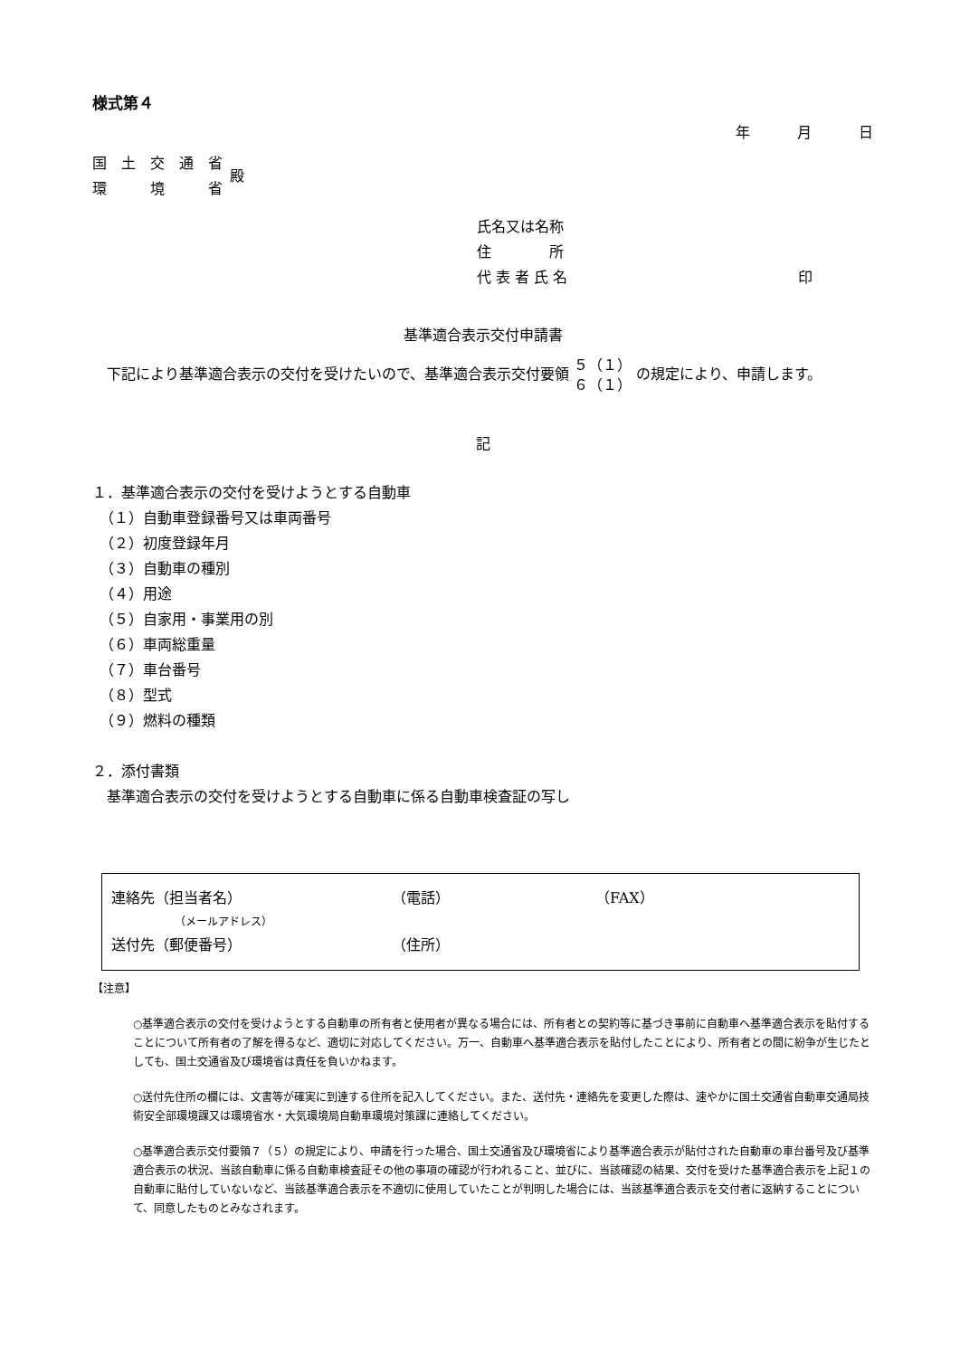様式第４
年　　　月　　　日
国　土　交　通　省
環　　　境　　　省
殿
氏名又は名称
住　　　　所
代 表 者 氏 名 印
基準適合表示交付申請書
　下記により基準適合表示の交付を受けたいので、基準適合表示交付要領 ５（１）
６（１） の規定により、申請します。
記
１．基準適合表示の交付を受けようとする自動車
　（１）自動車登録番号又は車両番号
　（２）初度登録年月
　（３）自動車の種別
　（４）用途
　（５）自家用・事業用の別
　（６）車両総重量
　（７）車台番号
　（８）型式
　（９）燃料の種類
２．添付書類
　基準適合表示の交付を受けようとする自動車に係る自動車検査証の写し
連絡先（担当者名） （電話） （FAX）
（メールアドレス）
送付先（郵便番号） （住所）
【注意】
○基準適合表示の交付を受けようとする自動車の所有者と使用者が異なる場合には、所有者との契約等に基づき事前に自動車へ基準適合表示を貼付することについて所有者の了解を得るなど、適切に対応してください。万一、自動車へ基準適合表示を貼付したことにより、所有者との間に紛争が生じたとしても、国土交通省及び環境省は責任を負いかねます。
○送付先住所の欄には、文書等が確実に到達する住所を記入してください。また、送付先・連絡先を変更した際は、速やかに国土交通省自動車交通局技術安全部環境課又は環境省水・大気環境局自動車環境対策課に連絡してください。
○基準適合表示交付要領７（５）の規定により、申請を行った場合、国土交通省及び環境省により基準適合表示が貼付された自動車の車台番号及び基準適合表示の状況、当該自動車に係る自動車検査証その他の事項の確認が行われること、並びに、当該確認の結果、交付を受けた基準適合表示を上記１の自動車に貼付していないなど、当該基準適合表示を不適切に使用していたことが判明した場合には、当該基準適合表示を交付者に返納することについて、同意したものとみなされます。